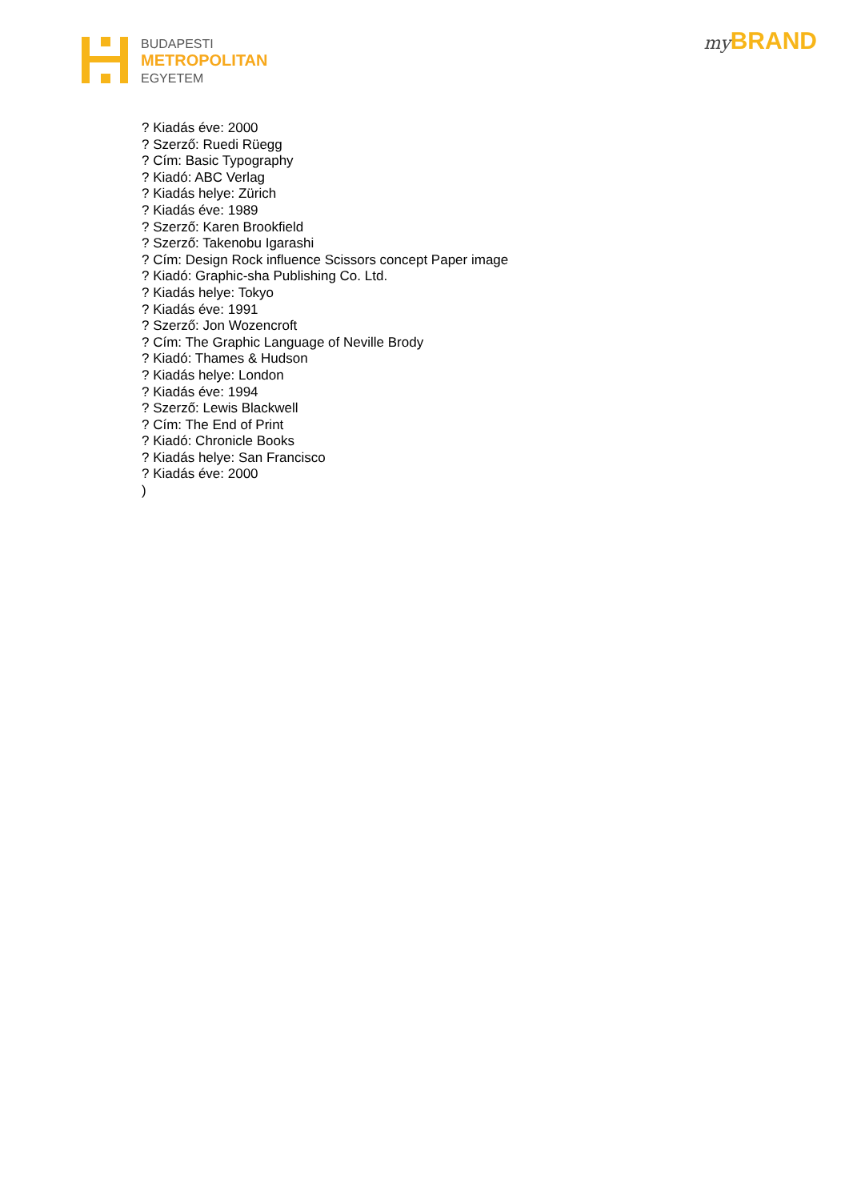BUDAPESTI
METROPOLITAN
EGYETEM
my BRAND
? Kiadás éve: 2000
? Szerző: Ruedi Rüegg
? Cím: Basic Typography
? Kiadó: ABC Verlag
? Kiadás helye: Zürich
? Kiadás éve: 1989
? Szerző: Karen Brookfield
? Szerző: Takenobu Igarashi
? Cím: Design Rock influence Scissors concept Paper image
? Kiadó: Graphic-sha Publishing Co. Ltd.
? Kiadás helye: Tokyo
? Kiadás éve: 1991
? Szerző: Jon Wozencroft
? Cím: The Graphic Language of Neville Brody
? Kiadó: Thames & Hudson
? Kiadás helye: London
? Kiadás éve: 1994
? Szerző: Lewis Blackwell
? Cím: The End of Print
? Kiadó: Chronicle Books
? Kiadás helye: San Francisco
? Kiadás éve: 2000
)